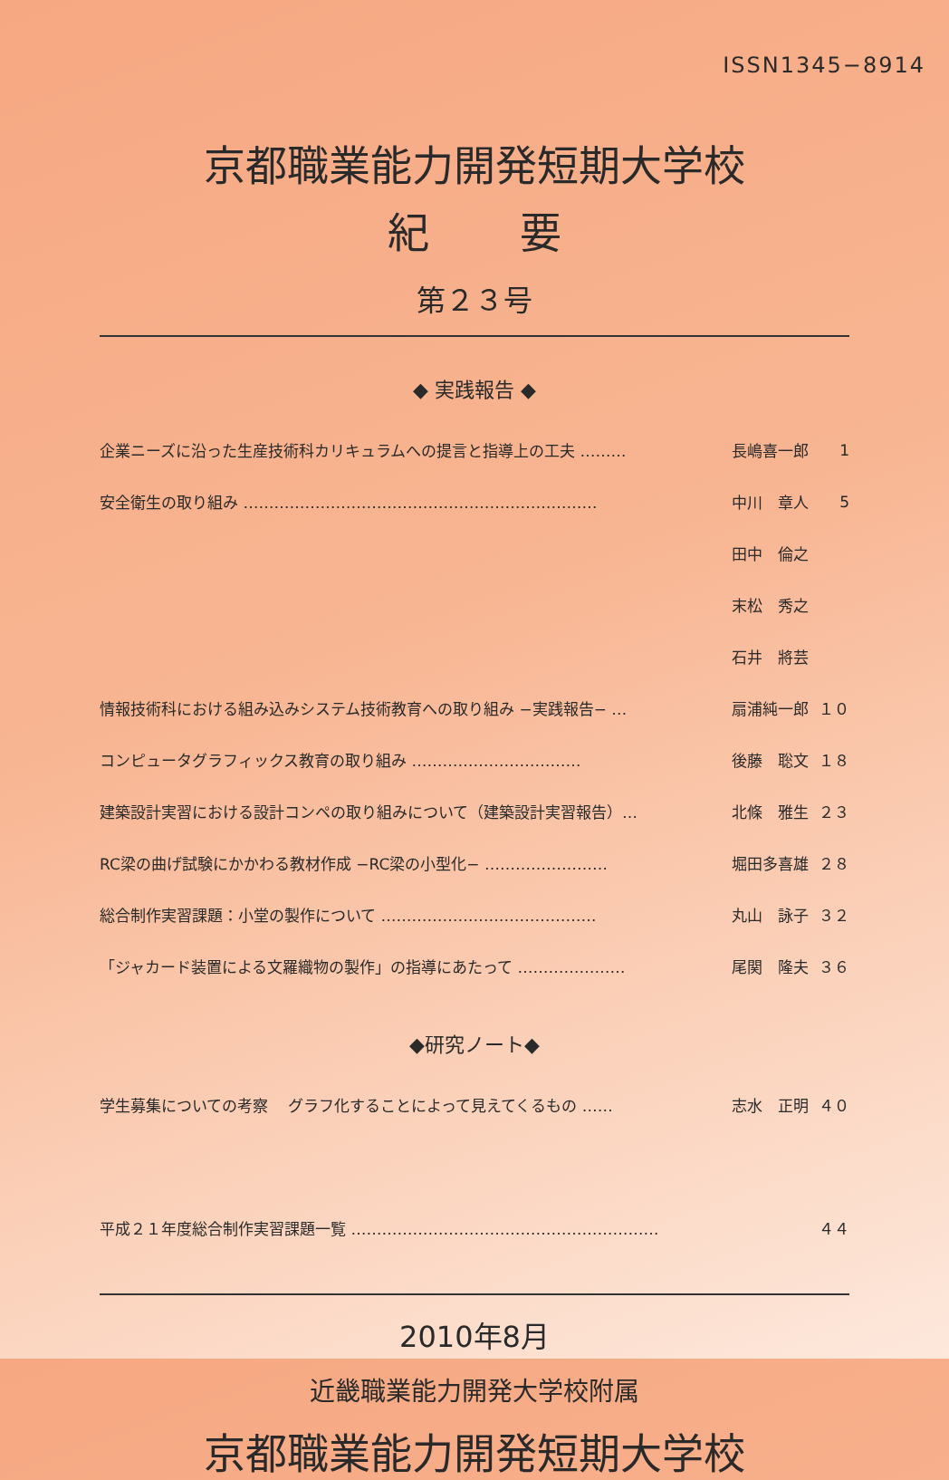ISSN1345−8914
京都職業能力開発短期大学校
紀要
第２３号
◆ 実践報告 ◆
| 企業ニーズに沿った生産技術科カリキュラムへの提言と指導上の工夫 ……… | 長嶋喜一郎 | 1 |
| 安全衛生の取り組み …………………………………………………………… | 中川 章人 | 5 |
| | 田中 倫之 | |
| | 末松 秀之 | |
| | 石井 將芸 | |
| 情報技術科における組み込みシステム技術教育への取り組み −実践報告− … | 扇浦純一郎 | １０ |
| コンピュータグラフィックス教育の取り組み …………………………… | 後藤 聡文 | １８ |
| 建築設計実習における設計コンペの取り組みについて（建築設計実習報告）… | 北條 雅生 | ２３ |
| RC梁の曲げ試験にかかわる教材作成 −RC梁の小型化− …………………… | 堀田多喜雄 | ２８ |
| 総合制作実習課題：小堂の製作について …………………………………… | 丸山 詠子 | ３２ |
| 「ジャカード装置による文羅織物の製作」の指導にあたって ………………… | 尾関 隆夫 | ３６ |
◆研究ノート◆
| 学生募集についての考察 グラフ化することによって見えてくるもの …… | 志水 正明 | ４０ |
| 平成２１年度総合制作実習課題一覧 …………………………………………………… | | ４４ |
2010年8月
近畿職業能力開発大学校附属
京都職業能力開発短期大学校